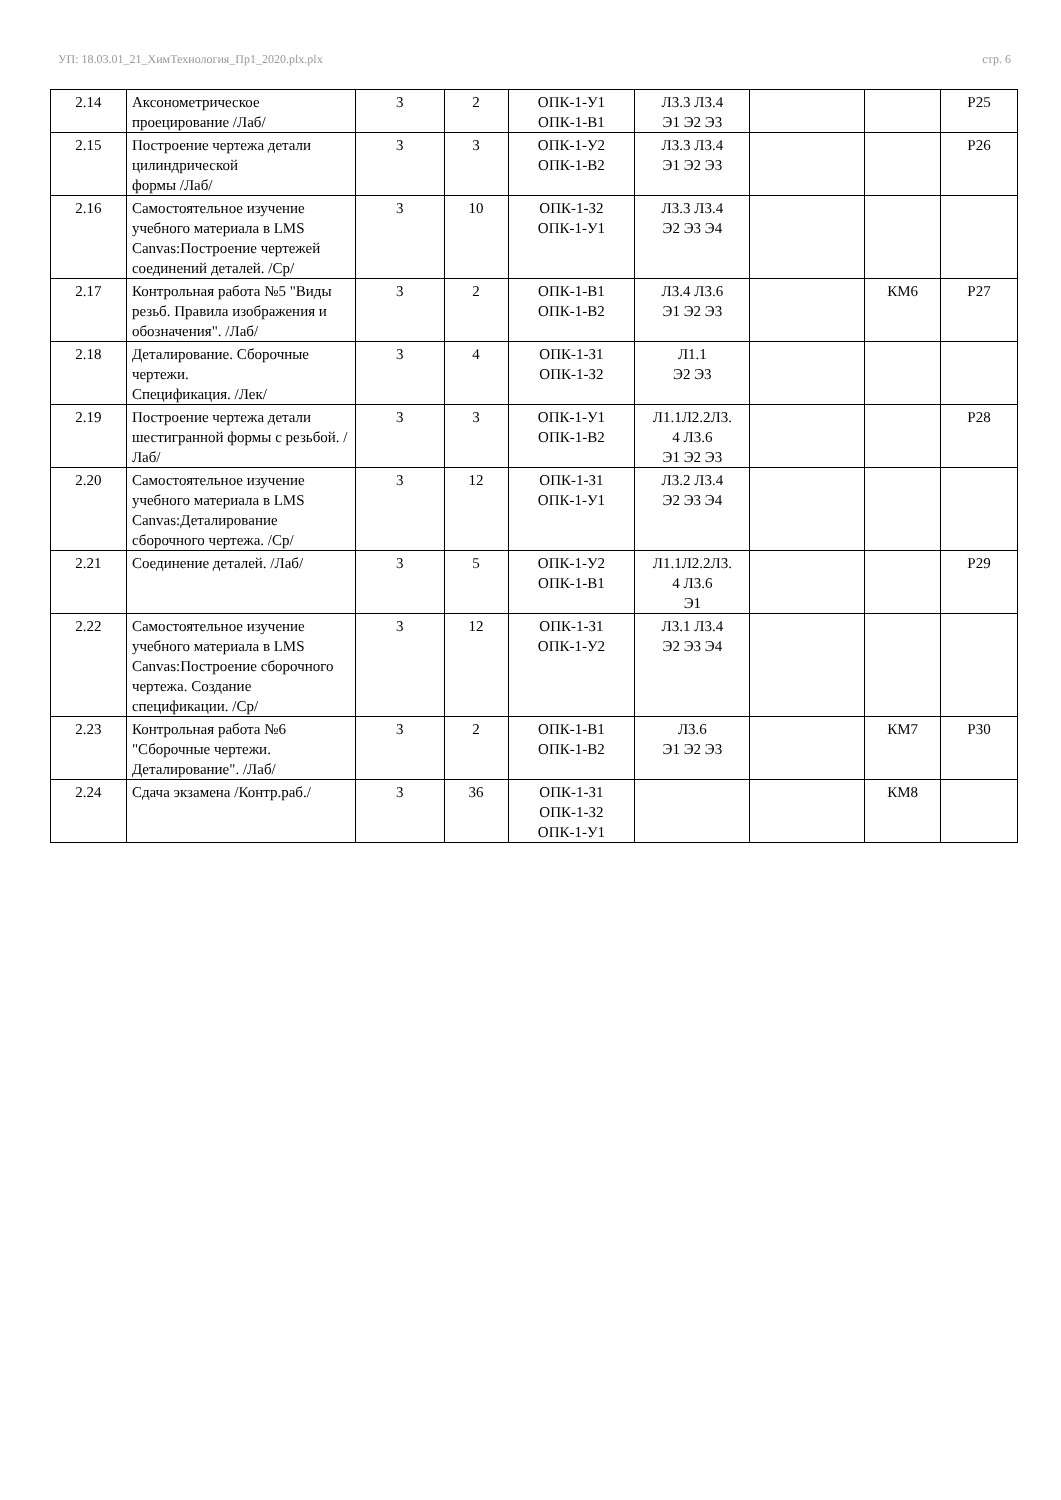УП: 18.03.01_21_ХимТехнология_Пр1_2020.plx.plx стр. 6
| 2.14 | Аксонометрическое проецирование /Лаб/ | 3 | 2 | ОПК-1-У1 ОПК-1-В1 | Л3.3 Л3.4 Э1 Э2 Э3 | | | Р25 |
| 2.15 | Построение чертежа детали цилиндрической формы /Лаб/ | 3 | 3 | ОПК-1-У2 ОПК-1-В2 | Л3.3 Л3.4 Э1 Э2 Э3 | | | Р26 |
| 2.16 | Самостоятельное изучение учебного материала в LMS Canvas:Построение чертежей соединений деталей. /Ср/ | 3 | 10 | ОПК-1-З2 ОПК-1-У1 | Л3.3 Л3.4 Э2 Э3 Э4 | | | |
| 2.17 | Контрольная работа №5 "Виды резьб. Правила изображения и обозначения". /Лаб/ | 3 | 2 | ОПК-1-В1 ОПК-1-В2 | Л3.4 Л3.6 Э1 Э2 Э3 | | КМ6 | Р27 |
| 2.18 | Деталирование. Сборочные чертежи. Спецификация. /Лек/ | 3 | 4 | ОПК-1-З1 ОПК-1-З2 | Л1.1 Э2 Э3 | | | |
| 2.19 | Построение чертежа детали шестигранной формы с резьбой. /Лаб/ | 3 | 3 | ОПК-1-У1 ОПК-1-В2 | Л1.1Л2.2Л3. 4 Л3.6 Э1 Э2 Э3 | | | Р28 |
| 2.20 | Самостоятельное изучение учебного материала в LMS Canvas:Деталирование сборочного чертежа. /Ср/ | 3 | 12 | ОПК-1-З1 ОПК-1-У1 | Л3.2 Л3.4 Э2 Э3 Э4 | | | |
| 2.21 | Соединение деталей. /Лаб/ | 3 | 5 | ОПК-1-У2 ОПК-1-В1 | Л1.1Л2.2Л3. 4 Л3.6 Э1 | | | Р29 |
| 2.22 | Самостоятельное изучение учебного материала в LMS Canvas:Построение сборочного чертежа. Создание спецификации. /Ср/ | 3 | 12 | ОПК-1-З1 ОПК-1-У2 | Л3.1 Л3.4 Э2 Э3 Э4 | | | |
| 2.23 | Контрольная работа №6 "Сборочные чертежи. Деталирование". /Лаб/ | 3 | 2 | ОПК-1-В1 ОПК-1-В2 | Л3.6 Э1 Э2 Э3 | | КМ7 | Р30 |
| 2.24 | Сдача экзамена /Контр.раб./ | 3 | 36 | ОПК-1-З1 ОПК-1-З2 ОПК-1-У1 | | | КМ8 | |